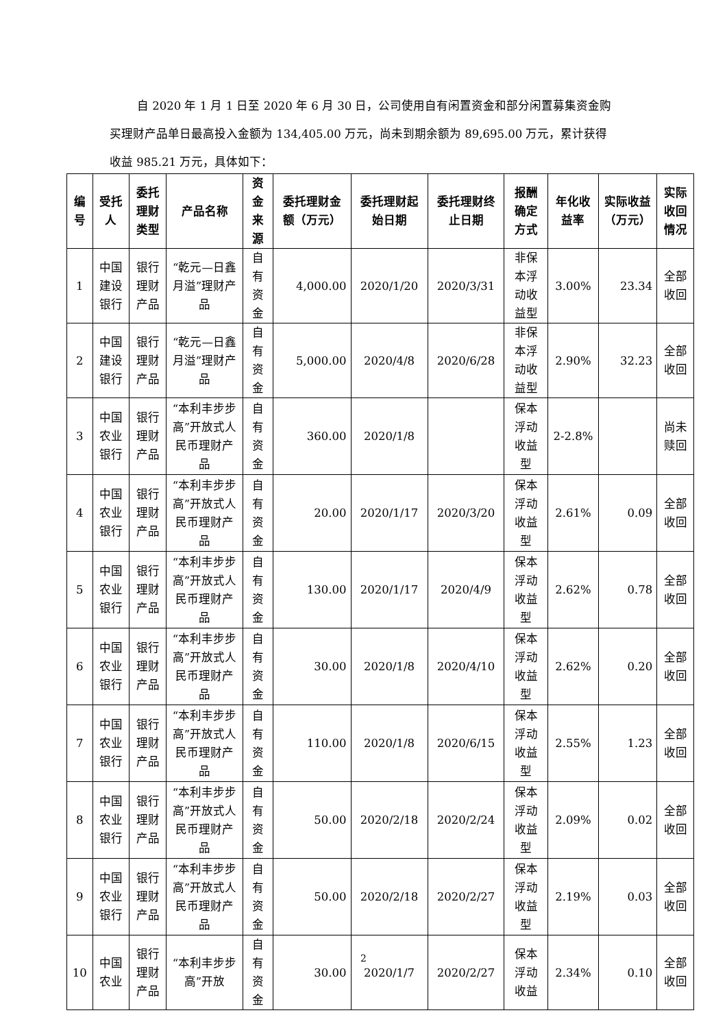自 2020 年 1 月 1 日至 2020 年 6 月 30 日，公司使用自有闲置资金和部分闲置募集资金购买理财产品单日最高投入金额为 134,405.00 万元，尚未到期余额为 89,695.00 万元，累计获得收益 985.21 万元，具体如下：
| 编号 | 受托人 | 委托理财类型 | 产品名称 | 资金来源 | 委托理财金额（万元） | 委托理财起始日期 | 委托理财终止日期 | 报酬确定方式 | 年化收益率 | 实际收益（万元） | 实际收回情况 |
| --- | --- | --- | --- | --- | --- | --- | --- | --- | --- | --- | --- |
| 1 | 中国建设银行 | 银行理财产品 | “乾元—日鑫月溢”理财产品 | 自有资金 | 4,000.00 | 2020/1/20 | 2020/3/31 | 非保本浮动收益型 | 3.00% | 23.34 | 全部收回 |
| 2 | 中国建设银行 | 银行理财产品 | “乾元—日鑫月溢”理财产品 | 自有资金 | 5,000.00 | 2020/4/8 | 2020/6/28 | 非保本浮动收益型 | 2.90% | 32.23 | 全部收回 |
| 3 | 中国农业银行 | 银行理财产品 | “本利丰步步高”开放式人民币理财产品 | 自有资金 | 360.00 | 2020/1/8 | | 保本浮动收益型 | 2-2.8% | | 尚未赎回 |
| 4 | 中国农业银行 | 银行理财产品 | “本利丰步步高”开放式人民币理财产品 | 自有资金 | 20.00 | 2020/1/17 | 2020/3/20 | 保本浮动收益型 | 2.61% | 0.09 | 全部收回 |
| 5 | 中国农业银行 | 银行理财产品 | “本利丰步步高”开放式人民币理财产品 | 自有资金 | 130.00 | 2020/1/17 | 2020/4/9 | 保本浮动收益型 | 2.62% | 0.78 | 全部收回 |
| 6 | 中国农业银行 | 银行理财产品 | “本利丰步步高”开放式人民币理财产品 | 自有资金 | 30.00 | 2020/1/8 | 2020/4/10 | 保本浮动收益型 | 2.62% | 0.20 | 全部收回 |
| 7 | 中国农业银行 | 银行理财产品 | “本利丰步步高”开放式人民币理财产品 | 自有资金 | 110.00 | 2020/1/8 | 2020/6/15 | 保本浮动收益型 | 2.55% | 1.23 | 全部收回 |
| 8 | 中国农业银行 | 银行理财产品 | “本利丰步步高”开放式人民币理财产品 | 自有资金 | 50.00 | 2020/2/18 | 2020/2/24 | 保本浮动收益型 | 2.09% | 0.02 | 全部收回 |
| 9 | 中国农业银行 | 银行理财产品 | “本利丰步步高”开放式人民币理财产品 | 自有资金 | 50.00 | 2020/2/18 | 2020/2/27 | 保本浮动收益型 | 2.19% | 0.03 | 全部收回 |
| 10 | 中国农业 | 银行理财产品 | “本利丰步步高”开放 | 自有资金 | 30.00 | 2020/1/7 | 2020/2/27 | 保本浮动收益 | 2.34% | 0.10 | 全部收回 |
2